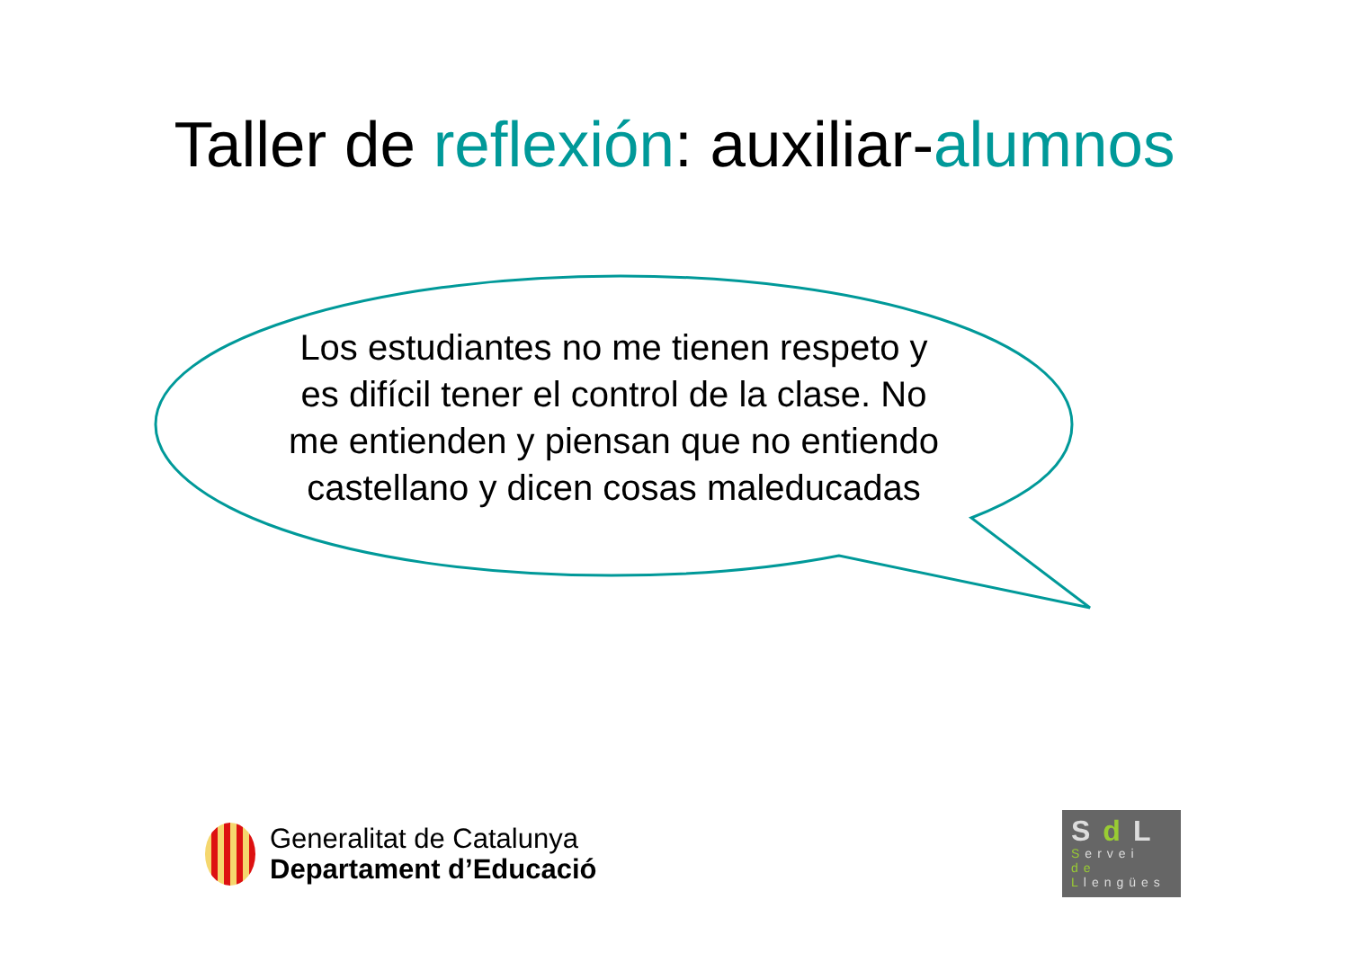Taller de reflexión: auxiliar-alumnos
Los estudiantes no me tienen respeto y es difícil tener el control de la clase. No me entienden y piensan que no entiendo castellano y dicen cosas maleducadas
Generalitat de Catalunya
Departament d’Educació
SdL
Servei
de
Llengües